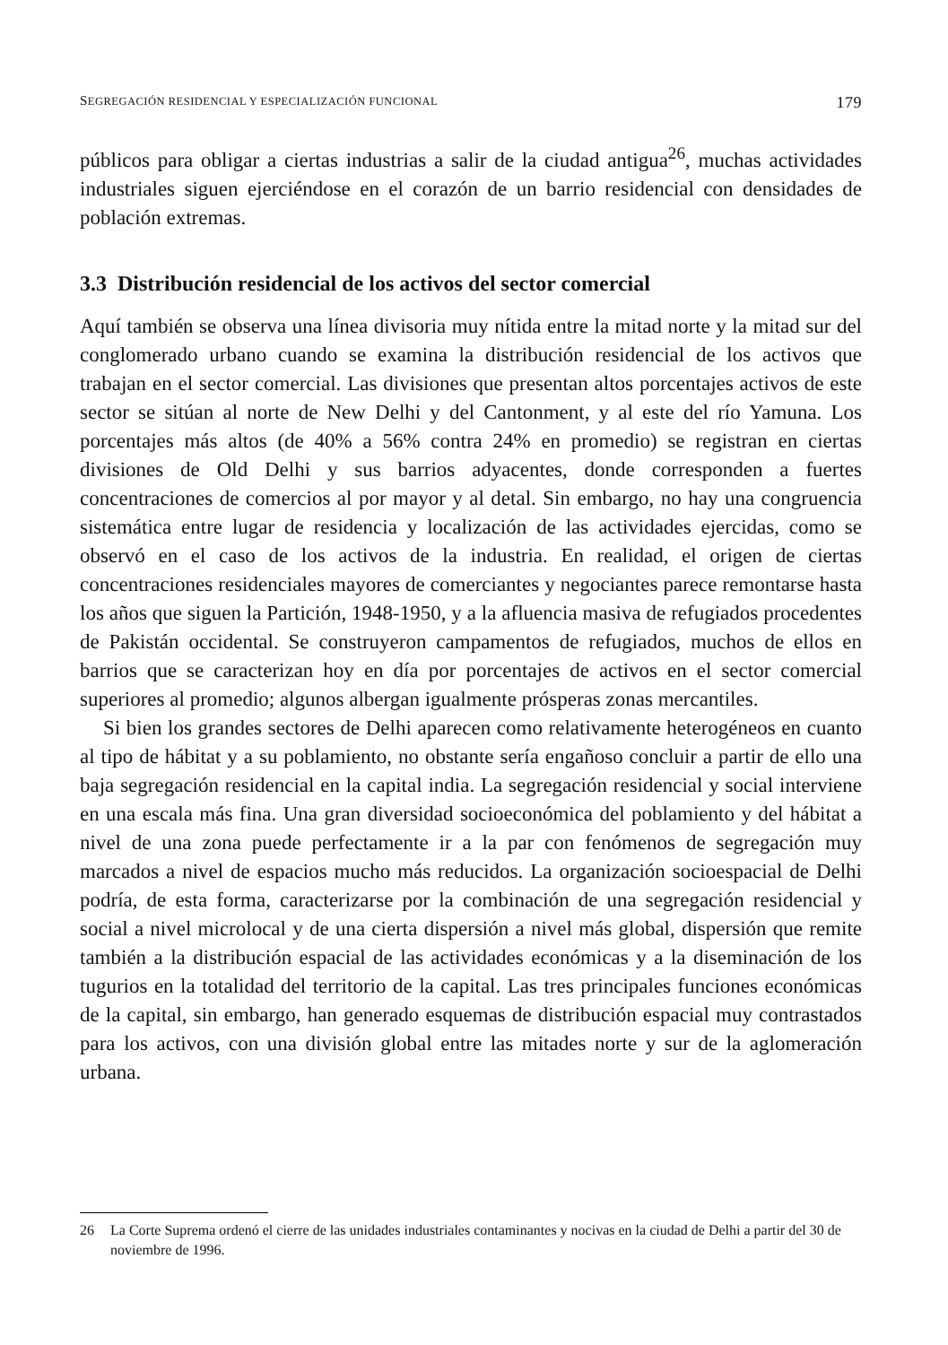SEGREGACIÓN RESIDENCIAL Y ESPECIALIZACIÓN FUNCIONAL 179
públicos para obligar a ciertas industrias a salir de la ciudad antigua<sup>26</sup>, muchas actividades industriales siguen ejerciéndose en el corazón de un barrio residencial con densidades de población extremas.
3.3 Distribución residencial de los activos del sector comercial
Aquí también se observa una línea divisoria muy nítida entre la mitad norte y la mitad sur del conglomerado urbano cuando se examina la distribución residencial de los activos que trabajan en el sector comercial. Las divisiones que presentan altos porcentajes activos de este sector se sitúan al norte de New Delhi y del Cantonment, y al este del río Yamuna. Los porcentajes más altos (de 40% a 56% contra 24% en promedio) se registran en ciertas divisiones de Old Delhi y sus barrios adyacentes, donde corresponden a fuertes concentraciones de comercios al por mayor y al detal. Sin embargo, no hay una congruencia sistemática entre lugar de residencia y localización de las actividades ejercidas, como se observó en el caso de los activos de la industria. En realidad, el origen de ciertas concentraciones residenciales mayores de comerciantes y negociantes parece remontarse hasta los años que siguen la Partición, 1948-1950, y a la afluencia masiva de refugiados procedentes de Pakistán occidental. Se construyeron campamentos de refugiados, muchos de ellos en barrios que se caracterizan hoy en día por porcentajes de activos en el sector comercial superiores al promedio; algunos albergan igualmente prósperas zonas mercantiles.
Si bien los grandes sectores de Delhi aparecen como relativamente heterogéneos en cuanto al tipo de hábitat y a su poblamiento, no obstante sería engañoso concluir a partir de ello una baja segregación residencial en la capital india. La segregación residencial y social interviene en una escala más fina. Una gran diversidad socioeconómica del poblamiento y del hábitat a nivel de una zona puede perfectamente ir a la par con fenómenos de segregación muy marcados a nivel de espacios mucho más reducidos. La organización socioespacial de Delhi podría, de esta forma, caracterizarse por la combinación de una segregación residencial y social a nivel microlocal y de una cierta dispersión a nivel más global, dispersión que remite también a la distribución espacial de las actividades económicas y a la diseminación de los tugurios en la totalidad del territorio de la capital. Las tres principales funciones económicas de la capital, sin embargo, han generado esquemas de distribución espacial muy contrastados para los activos, con una división global entre las mitades norte y sur de la aglomeración urbana.
26 La Corte Suprema ordenó el cierre de las unidades industriales contaminantes y nocivas en la ciudad de Delhi a partir del 30 de noviembre de 1996.